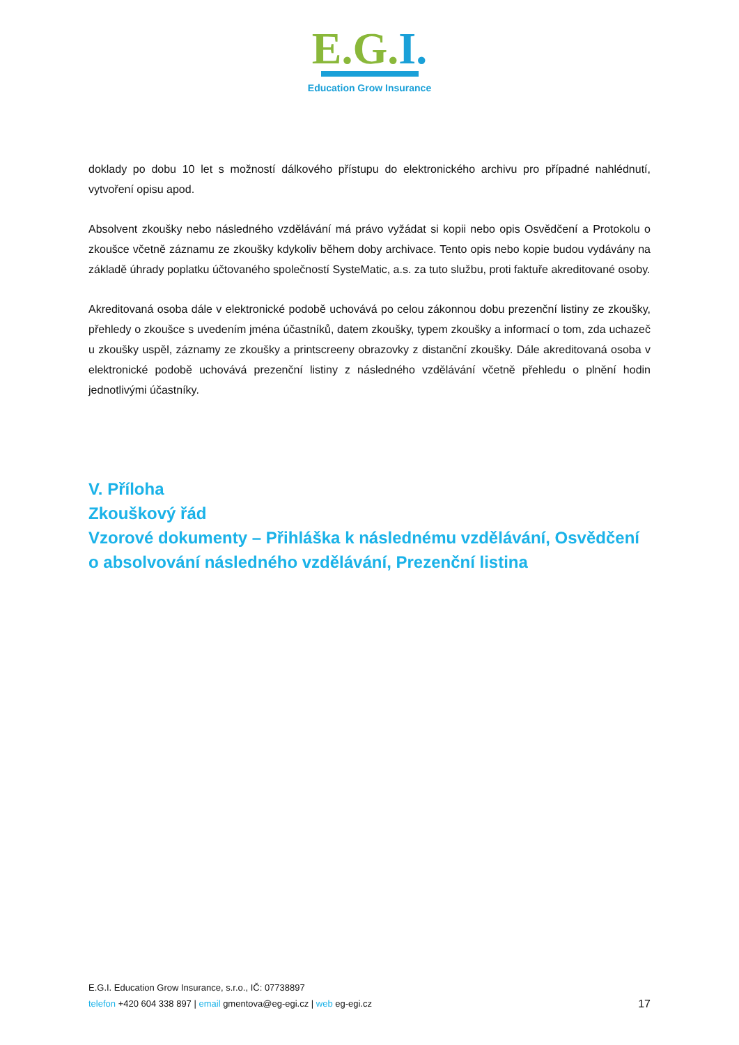E.G.I.
Education Grow Insurance
doklady po dobu 10 let s možností dálkového přístupu do elektronického archivu pro případné nahlédnutí, vytvoření opisu apod.
Absolvent zkoušky nebo následného vzdělávání má právo vyžádat si kopii nebo opis Osvědčení a Protokolu o zkoušce včetně záznamu ze zkoušky kdykoliv během doby archivace. Tento opis nebo kopie budou vydávány na základě úhrady poplatku účtovaného společností SysteMatic, a.s. za tuto službu, proti faktuře akreditované osoby.
Akreditovaná osoba dále v elektronické podobě uchovává po celou zákonnou dobu prezenční listiny ze zkoušky, přehledy o zkoušce s uvedením jména účastníků, datem zkoušky, typem zkoušky a informací o tom, zda uchazeč u zkoušky uspěl, záznamy ze zkoušky a printscreeny obrazovky z distanční zkoušky. Dále akreditovaná osoba v elektronické podobě uchovává prezenční listiny z následného vzdělávání včetně přehledu o plnění hodin jednotlivými účastníky.
V. Příloha
Zkouškový řád
Vzorové dokumenty – Přihláška k následnému vzdělávání, Osvědčení o absolvování následného vzdělávání, Prezenční listina
E.G.I. Education Grow Insurance, s.r.o., IČ: 07738897
telefon +420 604 338 897 | email gmentova@eg-egi.cz | web eg-egi.cz
17